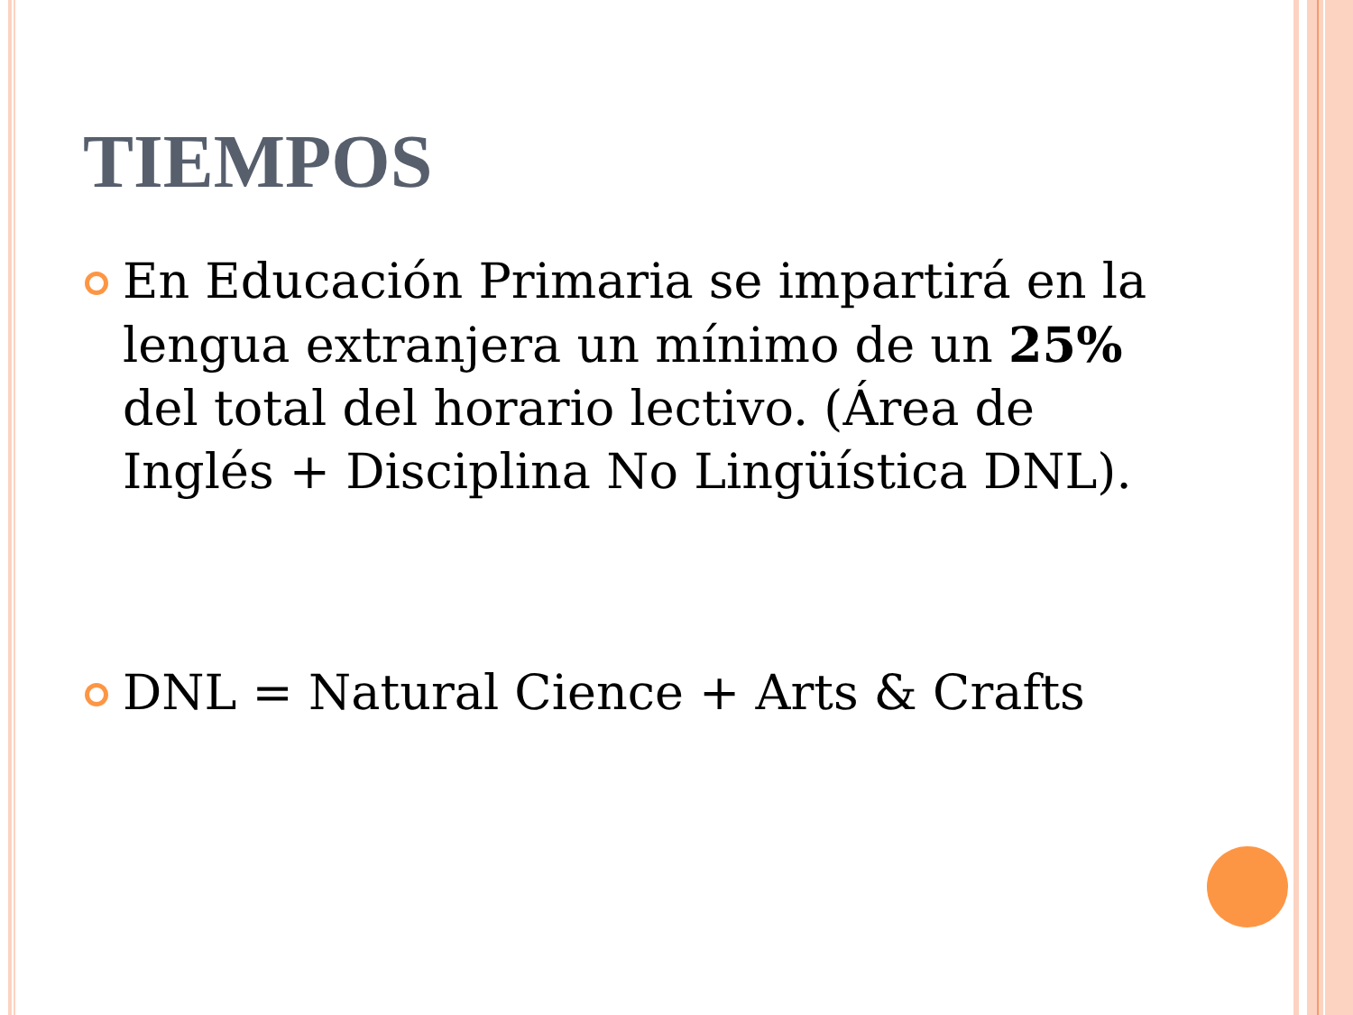TIEMPOS
En Educación Primaria se impartirá en la lengua extranjera un mínimo de un 25% del total del horario lectivo. (Área de Inglés + Disciplina No Lingüística DNL).
DNL = Natural Cience + Arts & Crafts